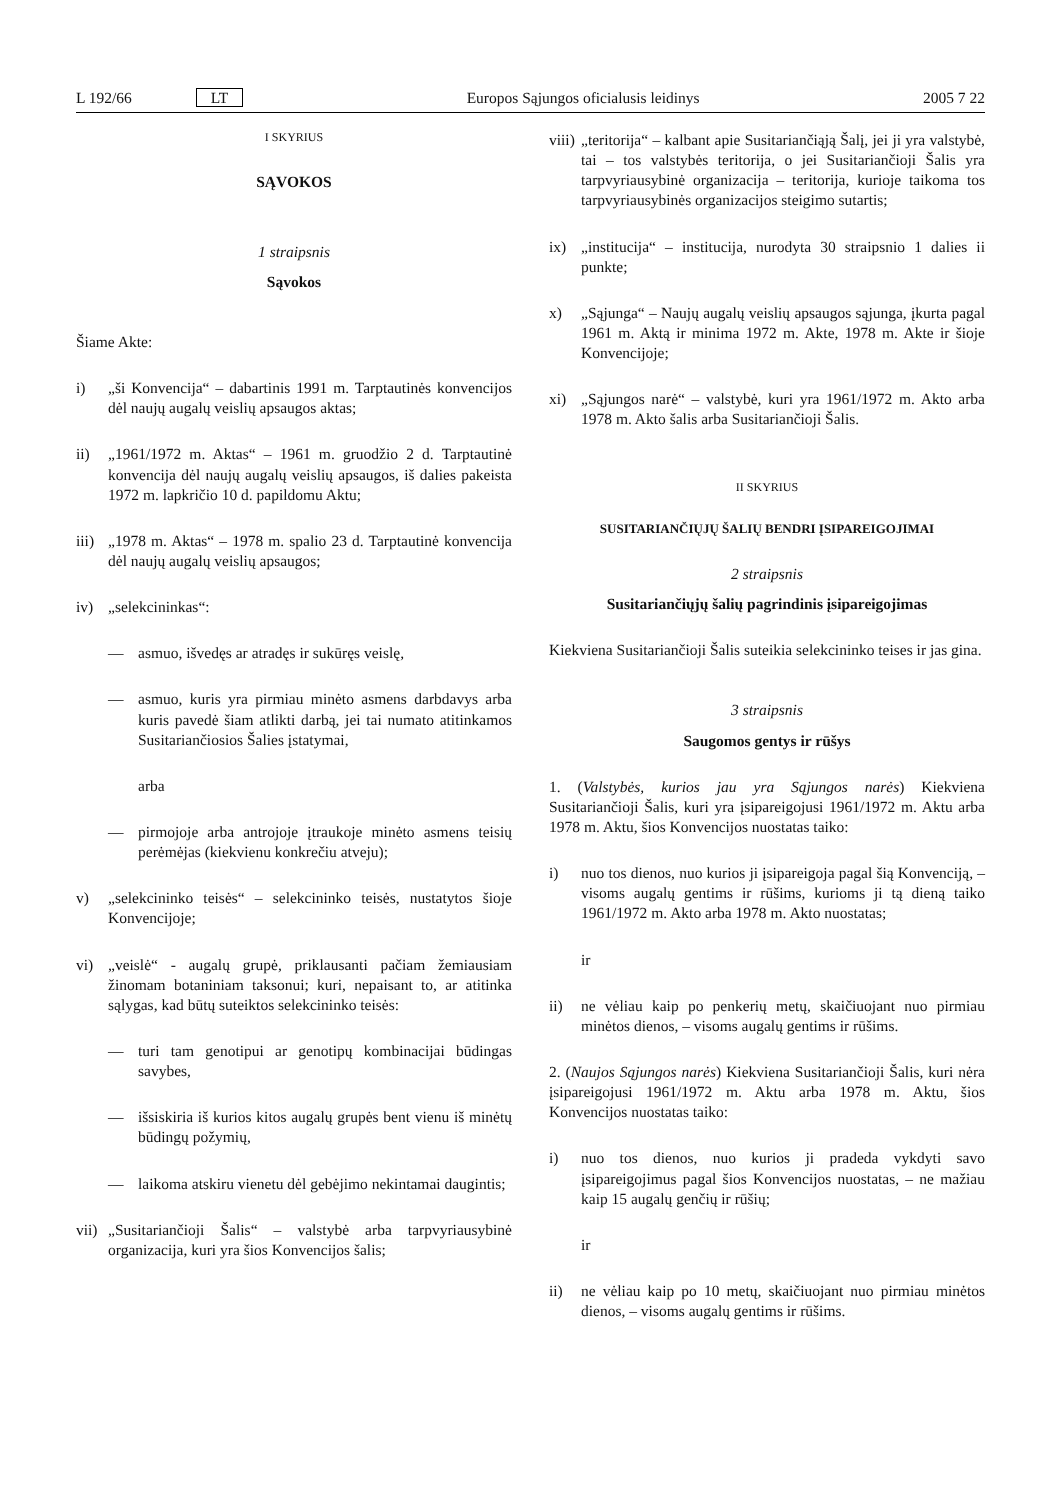L 192/66 LT Europos Sąjungos oficialusis leidinys 2005 7 22
I SKYRIUS
SĄVOKOS
1 straipsnis
Sąvokos
Šiame Akte:
i) „ši Konvencija“ – dabartinis 1991 m. Tarptautinės konvencijos dėl naujų augalų veislių apsaugos aktas;
ii) „1961/1972 m. Aktas“ – 1961 m. gruodžio 2 d. Tarptautinė konvencija dėl naujų augalų veislių apsaugos, iš dalies pakeista 1972 m. lapkričio 10 d. papildomu Aktu;
iii) „1978 m. Aktas“ – 1978 m. spalio 23 d. Tarptautinė konvencija dėl naujų augalų veislių apsaugos;
iv) „selekcininkas“:
— asmuo, išvedęs ar atradęs ir sukūręs veislę,
— asmuo, kuris yra pirmiau minėto asmens darbdavys arba kuris pavedė šiam atlikti darbą, jei tai numato atitinkamos Susitariančiosios Šalies įstatymai,
arba
— pirmojoje arba antrojoje įtraukoje minėto asmens teisių perėmėjas (kiekvienu konkrečiu atveju);
v) „selekcininko teisės“ – selekcininko teisės, nustatytos šioje Konvencijoje;
vi) „veislė“ - augalų grupė, priklausanti pačiam žemiausiam žinomam botaniniam taksonui; kuri, nepaisant to, ar atitinka sąlygas, kad būtų suteiktos selekcininko teisės:
— turi tam genotipui ar genotipų kombinacijai būdingas savybes,
— išsiskiria iš kurios kitos augalų grupės bent vienu iš minėtų būdingų požymių,
— laikoma atskiru vienetu dėl gebėjimo nekintamai daugintis;
vii) „Susitariančioji Šalis“ – valstybė arba tarpvyriausybinė organizacija, kuri yra šios Konvencijos šalis;
viii) „teritorija“ – kalbant apie Susitariančiąją Šalį, jei ji yra valstybė, tai – tos valstybės teritorija, o jei Susitariančioji Šalis yra tarpvyriausybinė organizacija – teritorija, kurioje taikoma tos tarpvyriausybinės organizacijos steigimo sutartis;
ix) „institucija“ – institucija, nurodyta 30 straipsnio 1 dalies ii punkte;
x) „Sąjunga“ – Naujų augalų veislių apsaugos sąjunga, įkurta pagal 1961 m. Aktą ir minima 1972 m. Akte, 1978 m. Akte ir šioje Konvencijoje;
xi) „Sąjungos narė“ – valstybė, kuri yra 1961/1972 m. Akto arba 1978 m. Akto šalis arba Susitariančioji Šalis.
II SKYRIUS
SUSITARIANČIŲJŲ ŠALIŲ BENDRI ĮSIPAREIGOJIMAI
2 straipsnis
Susitariančiųjų šalių pagrindinis įsipareigojimas
Kiekviena Susitariančioji Šalis suteikia selekcininko teises ir jas gina.
3 straipsnis
Saugomos gentys ir rūšys
1. (Valstybės, kurios jau yra Sąjungos narės) Kiekviena Susitariančioji Šalis, kuri yra įsipareigojusi 1961/1972 m. Aktu arba 1978 m. Aktu, šios Konvencijos nuostatas taiko:
i) nuo tos dienos, nuo kurios ji įsipareigoja pagal šią Konvenciją, – visoms augalų gentims ir rūšims, kurioms ji tą dieną taiko 1961/1972 m. Akto arba 1978 m. Akto nuostatas;
ir
ii) ne vėliau kaip po penkerių metų, skaičiuojant nuo pirmiau minėtos dienos, – visoms augalų gentims ir rūšims.
2. (Naujos Sąjungos narės) Kiekviena Susitariančioji Šalis, kuri nėra įsipareigojusi 1961/1972 m. Aktu arba 1978 m. Aktu, šios Konvencijos nuostatas taiko:
i) nuo tos dienos, nuo kurios ji pradeda vykdyti savo įsipareigojimus pagal šios Konvencijos nuostatas, – ne mažiau kaip 15 augalų genčių ir rūšių;
ir
ii) ne vėliau kaip po 10 metų, skaičiuojant nuo pirmiau minėtos dienos, – visoms augalų gentims ir rūšims.